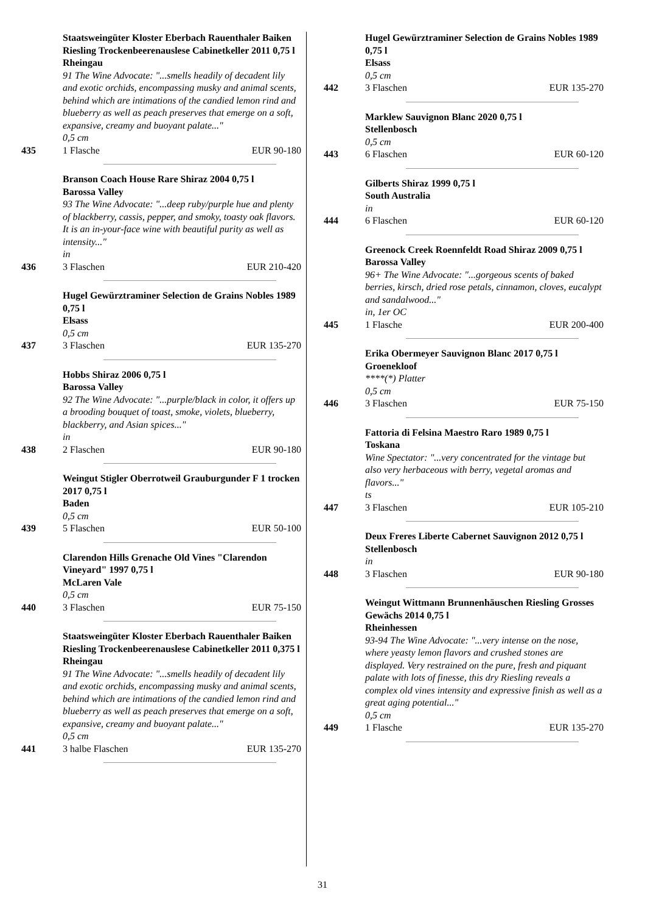Staatsweingüter Kloster Eberbach Rauenthaler Baiken Riesling Trockenbeerenauslese Cabinetkeller 2011 0,75 l
Rheingau
91 The Wine Advocate: "...smells headily of decadent lily and exotic orchids, encompassing musky and animal scents, behind which are intimations of the candied lemon rind and blueberry as well as peach preserves that emerge on a soft, expansive, creamy and buoyant palate..."
0,5 cm
435 1 Flasche EUR 90-180
Branson Coach House Rare Shiraz 2004 0,75 l
Barossa Valley
93 The Wine Advocate: "...deep ruby/purple hue and plenty of blackberry, cassis, pepper, and smoky, toasty oak flavors. It is an in-your-face wine with beautiful purity as well as intensity..."
in
436 3 Flaschen EUR 210-420
Hugel Gewürztraminer Selection de Grains Nobles 1989 0,75 l
Elsass
0,5 cm
437 3 Flaschen EUR 135-270
Hobbs Shiraz 2006 0,75 l
Barossa Valley
92 The Wine Advocate: "...purple/black in color, it offers up a brooding bouquet of toast, smoke, violets, blueberry, blackberry, and Asian spices..."
in
438 2 Flaschen EUR 90-180
Weingut Stigler Oberrotweil Grauburgunder F 1 trocken 2017 0,75 l
Baden
0,5 cm
439 5 Flaschen EUR 50-100
Clarendon Hills Grenache Old Vines "Clarendon Vineyard" 1997 0,75 l
McLaren Vale
0,5 cm
440 3 Flaschen EUR 75-150
Staatsweingüter Kloster Eberbach Rauenthaler Baiken Riesling Trockenbeerenauslese Cabinetkeller 2011 0,375 l
Rheingau
91 The Wine Advocate: "...smells headily of decadent lily and exotic orchids, encompassing musky and animal scents, behind which are intimations of the candied lemon rind and blueberry as well as peach preserves that emerge on a soft, expansive, creamy and buoyant palate..."
0,5 cm
441 3 halbe Flaschen EUR 135-270
Hugel Gewürztraminer Selection de Grains Nobles 1989 0,75 l
Elsass
0,5 cm
442 3 Flaschen EUR 135-270
Marklew Sauvignon Blanc 2020 0,75 l
Stellenbosch
0,5 cm
443 6 Flaschen EUR 60-120
Gilberts Shiraz 1999 0,75 l
South Australia
in
444 6 Flaschen EUR 60-120
Greenock Creek Roennfeldt Road Shiraz 2009 0,75 l
Barossa Valley
96+ The Wine Advocate: "...gorgeous scents of baked berries, kirsch, dried rose petals, cinnamon, cloves, eucalypt and sandalwood..."
in, 1er OC
445 1 Flasche EUR 200-400
Erika Obermeyer Sauvignon Blanc 2017 0,75 l
Groenekloof
****(*) Platter
0,5 cm
446 3 Flaschen EUR 75-150
Fattoria di Felsina Maestro Raro 1989 0,75 l
Toskana
Wine Spectator: "...very concentrated for the vintage but also very herbaceous with berry, vegetal aromas and flavors..."
ts
447 3 Flaschen EUR 105-210
Deux Freres Liberte Cabernet Sauvignon 2012 0,75 l
Stellenbosch
in
448 3 Flaschen EUR 90-180
Weingut Wittmann Brunnenhäuschen Riesling Grosses Gewächs 2014 0,75 l
Rheinhessen
93-94 The Wine Advocate: "...very intense on the nose, where yeasty lemon flavors and crushed stones are displayed. Very restrained on the pure, fresh and piquant palate with lots of finesse, this dry Riesling reveals a complex old vines intensity and expressive finish as well as a great aging potential..."
0,5 cm
449 1 Flasche EUR 135-270
31